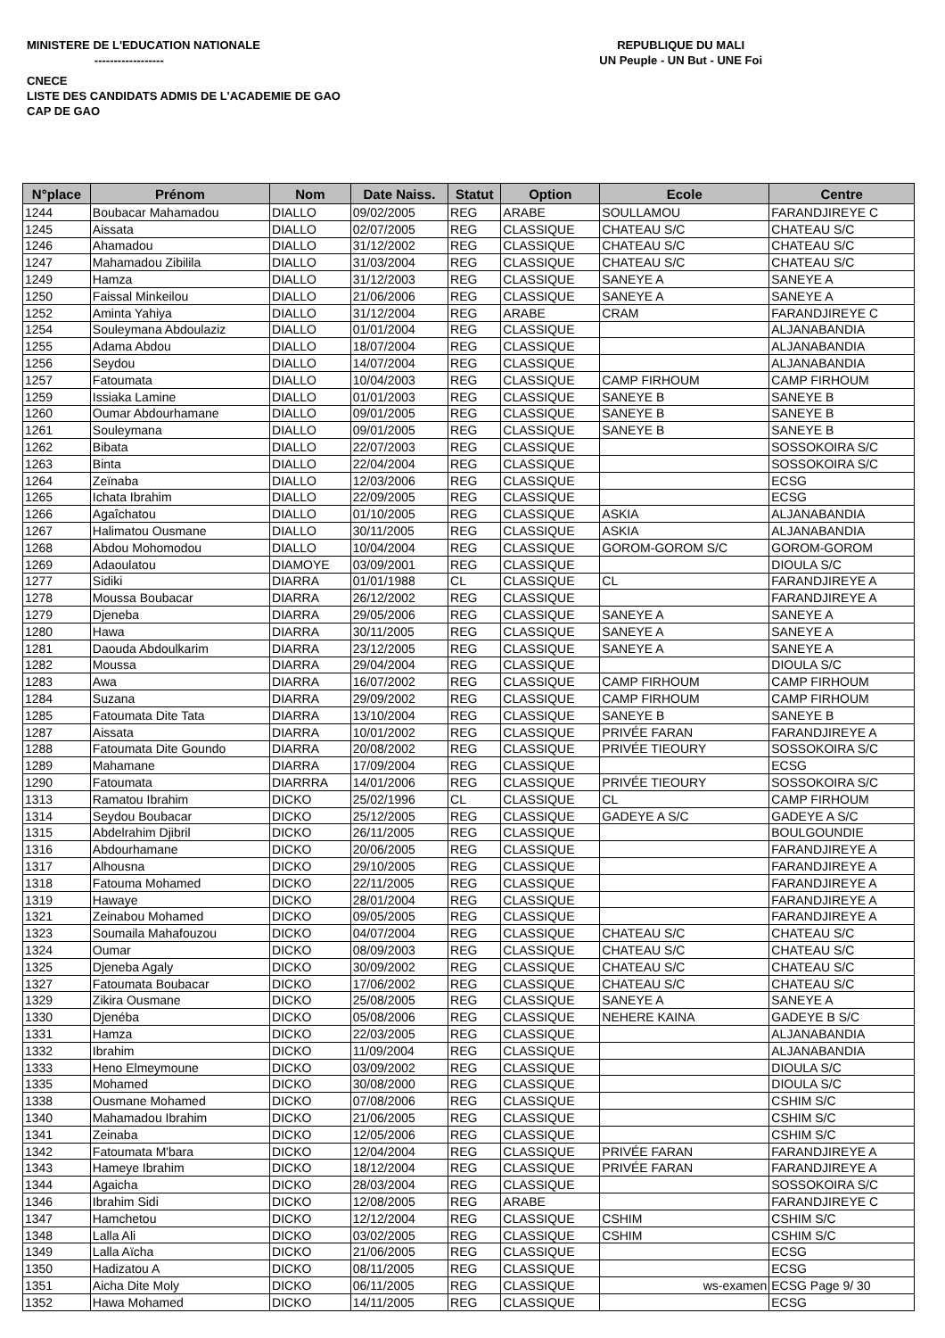MINISTERE DE L'EDUCATION NATIONALE
------------------
REPUBLIQUE DU MALI
UN Peuple - UN But - UNE Foi
CNECE
LISTE DES CANDIDATS ADMIS DE L'ACADEMIE DE GAO
CAP DE GAO
| N°place | Prénom | Nom | Date Naiss. | Statut | Option | Ecole | Centre |
| --- | --- | --- | --- | --- | --- | --- | --- |
| 1244 | Boubacar Mahamadou | DIALLO | 09/02/2005 | REG | ARABE | SOULLAMOU | FARANDJIREYE C |
| 1245 | Aissata | DIALLO | 02/07/2005 | REG | CLASSIQUE | CHATEAU S/C | CHATEAU S/C |
| 1246 | Ahamadou | DIALLO | 31/12/2002 | REG | CLASSIQUE | CHATEAU S/C | CHATEAU S/C |
| 1247 | Mahamadou Zibilila | DIALLO | 31/03/2004 | REG | CLASSIQUE | CHATEAU S/C | CHATEAU S/C |
| 1249 | Hamza | DIALLO | 31/12/2003 | REG | CLASSIQUE | SANEYE A | SANEYE A |
| 1250 | Faissal Minkeilou | DIALLO | 21/06/2006 | REG | CLASSIQUE | SANEYE A | SANEYE A |
| 1252 | Aminta Yahiya | DIALLO | 31/12/2004 | REG | ARABE | CRAM | FARANDJIREYE C |
| 1254 | Souleymana Abdoulaziz | DIALLO | 01/01/2004 | REG | CLASSIQUE | | ALJANABANDIA |
| 1255 | Adama Abdou | DIALLO | 18/07/2004 | REG | CLASSIQUE | | ALJANABANDIA |
| 1256 | Seydou | DIALLO | 14/07/2004 | REG | CLASSIQUE | | ALJANABANDIA |
| 1257 | Fatoumata | DIALLO | 10/04/2003 | REG | CLASSIQUE | CAMP FIRHOUM | CAMP FIRHOUM |
| 1259 | Issiaka Lamine | DIALLO | 01/01/2003 | REG | CLASSIQUE | SANEYE B | SANEYE B |
| 1260 | Oumar Abdourhamane | DIALLO | 09/01/2005 | REG | CLASSIQUE | SANEYE B | SANEYE B |
| 1261 | Souleymana | DIALLO | 09/01/2005 | REG | CLASSIQUE | SANEYE B | SANEYE B |
| 1262 | Bibata | DIALLO | 22/07/2003 | REG | CLASSIQUE | | SOSSOKOIRA S/C |
| 1263 | Binta | DIALLO | 22/04/2004 | REG | CLASSIQUE | | SOSSOKOIRA S/C |
| 1264 | Zeïnaba | DIALLO | 12/03/2006 | REG | CLASSIQUE | | ECSG |
| 1265 | Ichata Ibrahim | DIALLO | 22/09/2005 | REG | CLASSIQUE | | ECSG |
| 1266 | Agaîchatou | DIALLO | 01/10/2005 | REG | CLASSIQUE | ASKIA | ALJANABANDIA |
| 1267 | Halimatou Ousmane | DIALLO | 30/11/2005 | REG | CLASSIQUE | ASKIA | ALJANABANDIA |
| 1268 | Abdou Mohomodou | DIALLO | 10/04/2004 | REG | CLASSIQUE | GOROM-GOROM S/C | GOROM-GOROM |
| 1269 | Adaoulatou | DIAMOYE | 03/09/2001 | REG | CLASSIQUE | | DIOULA S/C |
| 1277 | Sidiki | DIARRA | 01/01/1988 | CL | CLASSIQUE | CL | FARANDJIREYE A |
| 1278 | Moussa Boubacar | DIARRA | 26/12/2002 | REG | CLASSIQUE | | FARANDJIREYE A |
| 1279 | Djeneba | DIARRA | 29/05/2006 | REG | CLASSIQUE | SANEYE A | SANEYE A |
| 1280 | Hawa | DIARRA | 30/11/2005 | REG | CLASSIQUE | SANEYE A | SANEYE A |
| 1281 | Daouda Abdoulkarim | DIARRA | 23/12/2005 | REG | CLASSIQUE | SANEYE A | SANEYE A |
| 1282 | Moussa | DIARRA | 29/04/2004 | REG | CLASSIQUE | | DIOULA S/C |
| 1283 | Awa | DIARRA | 16/07/2002 | REG | CLASSIQUE | CAMP FIRHOUM | CAMP FIRHOUM |
| 1284 | Suzana | DIARRA | 29/09/2002 | REG | CLASSIQUE | CAMP FIRHOUM | CAMP FIRHOUM |
| 1285 | Fatoumata Dite Tata | DIARRA | 13/10/2004 | REG | CLASSIQUE | SANEYE B | SANEYE B |
| 1287 | Aissata | DIARRA | 10/01/2002 | REG | CLASSIQUE | PRIVÉE FARAN | FARANDJIREYE A |
| 1288 | Fatoumata Dite Goundo | DIARRA | 20/08/2002 | REG | CLASSIQUE | PRIVÉE TIEOURY | SOSSOKOIRA S/C |
| 1289 | Mahamane | DIARRA | 17/09/2004 | REG | CLASSIQUE | | ECSG |
| 1290 | Fatoumata | DIARRRA | 14/01/2006 | REG | CLASSIQUE | PRIVÉE TIEOURY | SOSSOKOIRA S/C |
| 1313 | Ramatou Ibrahim | DICKO | 25/02/1996 | CL | CLASSIQUE | CL | CAMP FIRHOUM |
| 1314 | Seydou Boubacar | DICKO | 25/12/2005 | REG | CLASSIQUE | GADEYE A S/C | GADEYE A S/C |
| 1315 | Abdelrahim Djibril | DICKO | 26/11/2005 | REG | CLASSIQUE | | BOULGOUNDIE |
| 1316 | Abdourhamane | DICKO | 20/06/2005 | REG | CLASSIQUE | | FARANDJIREYE A |
| 1317 | Alhousna | DICKO | 29/10/2005 | REG | CLASSIQUE | | FARANDJIREYE A |
| 1318 | Fatouma Mohamed | DICKO | 22/11/2005 | REG | CLASSIQUE | | FARANDJIREYE A |
| 1319 | Hawaye | DICKO | 28/01/2004 | REG | CLASSIQUE | | FARANDJIREYE A |
| 1321 | Zeinabou Mohamed | DICKO | 09/05/2005 | REG | CLASSIQUE | | FARANDJIREYE A |
| 1323 | Soumaila Mahafouzou | DICKO | 04/07/2004 | REG | CLASSIQUE | CHATEAU S/C | CHATEAU S/C |
| 1324 | Oumar | DICKO | 08/09/2003 | REG | CLASSIQUE | CHATEAU S/C | CHATEAU S/C |
| 1325 | Djeneba Agaly | DICKO | 30/09/2002 | REG | CLASSIQUE | CHATEAU S/C | CHATEAU S/C |
| 1327 | Fatoumata Boubacar | DICKO | 17/06/2002 | REG | CLASSIQUE | CHATEAU S/C | CHATEAU S/C |
| 1329 | Zikira Ousmane | DICKO | 25/08/2005 | REG | CLASSIQUE | SANEYE A | SANEYE A |
| 1330 | Djenéba | DICKO | 05/08/2006 | REG | CLASSIQUE | NEHERE KAINA | GADEYE B S/C |
| 1331 | Hamza | DICKO | 22/03/2005 | REG | CLASSIQUE | | ALJANABANDIA |
| 1332 | Ibrahim | DICKO | 11/09/2004 | REG | CLASSIQUE | | ALJANABANDIA |
| 1333 | Heno Elmeymoune | DICKO | 03/09/2002 | REG | CLASSIQUE | | DIOULA S/C |
| 1335 | Mohamed | DICKO | 30/08/2000 | REG | CLASSIQUE | | DIOULA S/C |
| 1338 | Ousmane Mohamed | DICKO | 07/08/2006 | REG | CLASSIQUE | | CSHIM S/C |
| 1340 | Mahamadou Ibrahim | DICKO | 21/06/2005 | REG | CLASSIQUE | | CSHIM S/C |
| 1341 | Zeinaba | DICKO | 12/05/2006 | REG | CLASSIQUE | | CSHIM S/C |
| 1342 | Fatoumata M'bara | DICKO | 12/04/2004 | REG | CLASSIQUE | PRIVÉE FARAN | FARANDJIREYE A |
| 1343 | Hameye Ibrahim | DICKO | 18/12/2004 | REG | CLASSIQUE | PRIVÉE FARAN | FARANDJIREYE A |
| 1344 | Agaicha | DICKO | 28/03/2004 | REG | CLASSIQUE | | SOSSOKOIRA S/C |
| 1346 | Ibrahim Sidi | DICKO | 12/08/2005 | REG | ARABE | | FARANDJIREYE C |
| 1347 | Hamchetou | DICKO | 12/12/2004 | REG | CLASSIQUE | CSHIM | CSHIM S/C |
| 1348 | Lalla Ali | DICKO | 03/02/2005 | REG | CLASSIQUE | CSHIM | CSHIM S/C |
| 1349 | Lalla Aïcha | DICKO | 21/06/2005 | REG | CLASSIQUE | | ECSG |
| 1350 | Hadizatou A | DICKO | 08/11/2005 | REG | CLASSIQUE | | ECSG |
| 1351 | Aicha Dite Moly | DICKO | 06/11/2005 | REG | CLASSIQUE | ws-examen | ECSG Page 9/ 30 |
| 1352 | Hawa Mohamed | DICKO | 14/11/2005 | REG | CLASSIQUE | | ECSG |